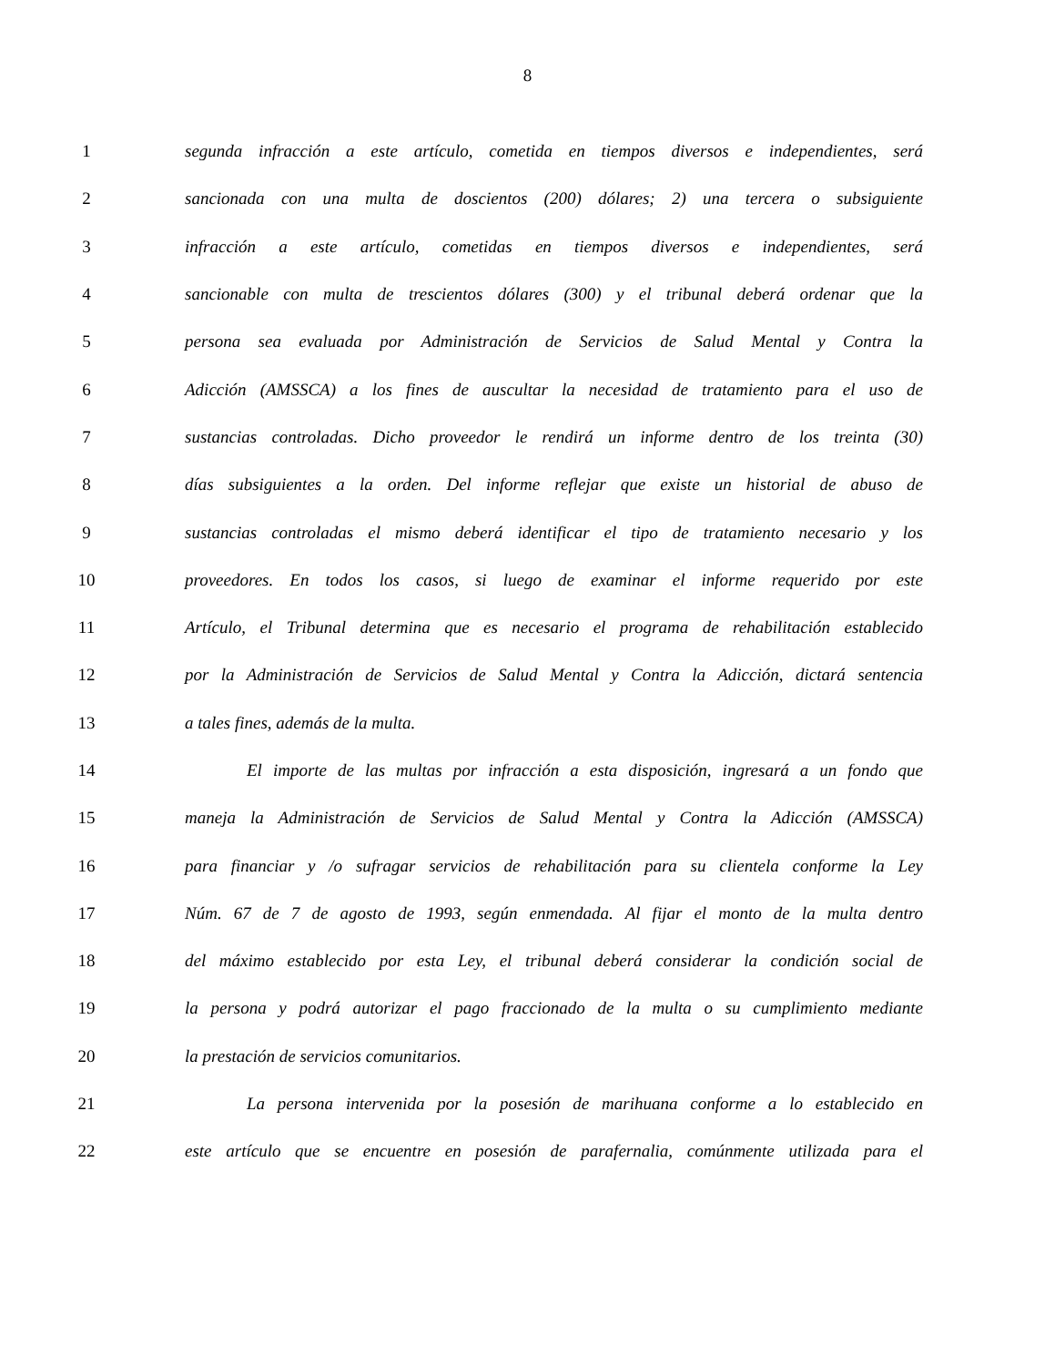8
1 segunda infracción a este artículo, cometida en tiempos diversos e independientes, será
2 sancionada con una multa de doscientos (200) dólares; 2) una tercera o subsiguiente
3 infracción a este artículo, cometidas en tiempos diversos e independientes, será
4 sancionable con multa de trescientos dólares (300) y el tribunal deberá ordenar que la
5 persona sea evaluada por Administración de Servicios de Salud Mental y Contra la
6 Adicción (AMSSCA) a los fines de auscultar la necesidad de tratamiento para el uso de
7 sustancias controladas. Dicho proveedor le rendirá un informe dentro de los treinta (30)
8 días subsiguientes a la orden. Del informe reflejar que existe un historial de abuso de
9 sustancias controladas el mismo deberá identificar el tipo de tratamiento necesario y los
10 proveedores. En todos los casos, si luego de examinar el informe requerido por este
11 Artículo, el Tribunal determina que es necesario el programa de rehabilitación establecido
12 por la Administración de Servicios de Salud Mental y Contra la Adicción, dictará sentencia
13 a tales fines, además de la multa.
14 El importe de las multas por infracción a esta disposición, ingresará a un fondo que
15 maneja la Administración de Servicios de Salud Mental y Contra la Adicción (AMSSCA)
16 para financiar y /o sufragar servicios de rehabilitación para su clientela conforme la Ley
17 Núm. 67 de 7 de agosto de 1993, según enmendada. Al fijar el monto de la multa dentro
18 del máximo establecido por esta Ley, el tribunal deberá considerar la condición social de
19 la persona y podrá autorizar el pago fraccionado de la multa o su cumplimiento mediante
20 la prestación de servicios comunitarios.
21 La persona intervenida por la posesión de marihuana conforme a lo establecido en
22 este artículo que se encuentre en posesión de parafernalia, comúnmente utilizada para el